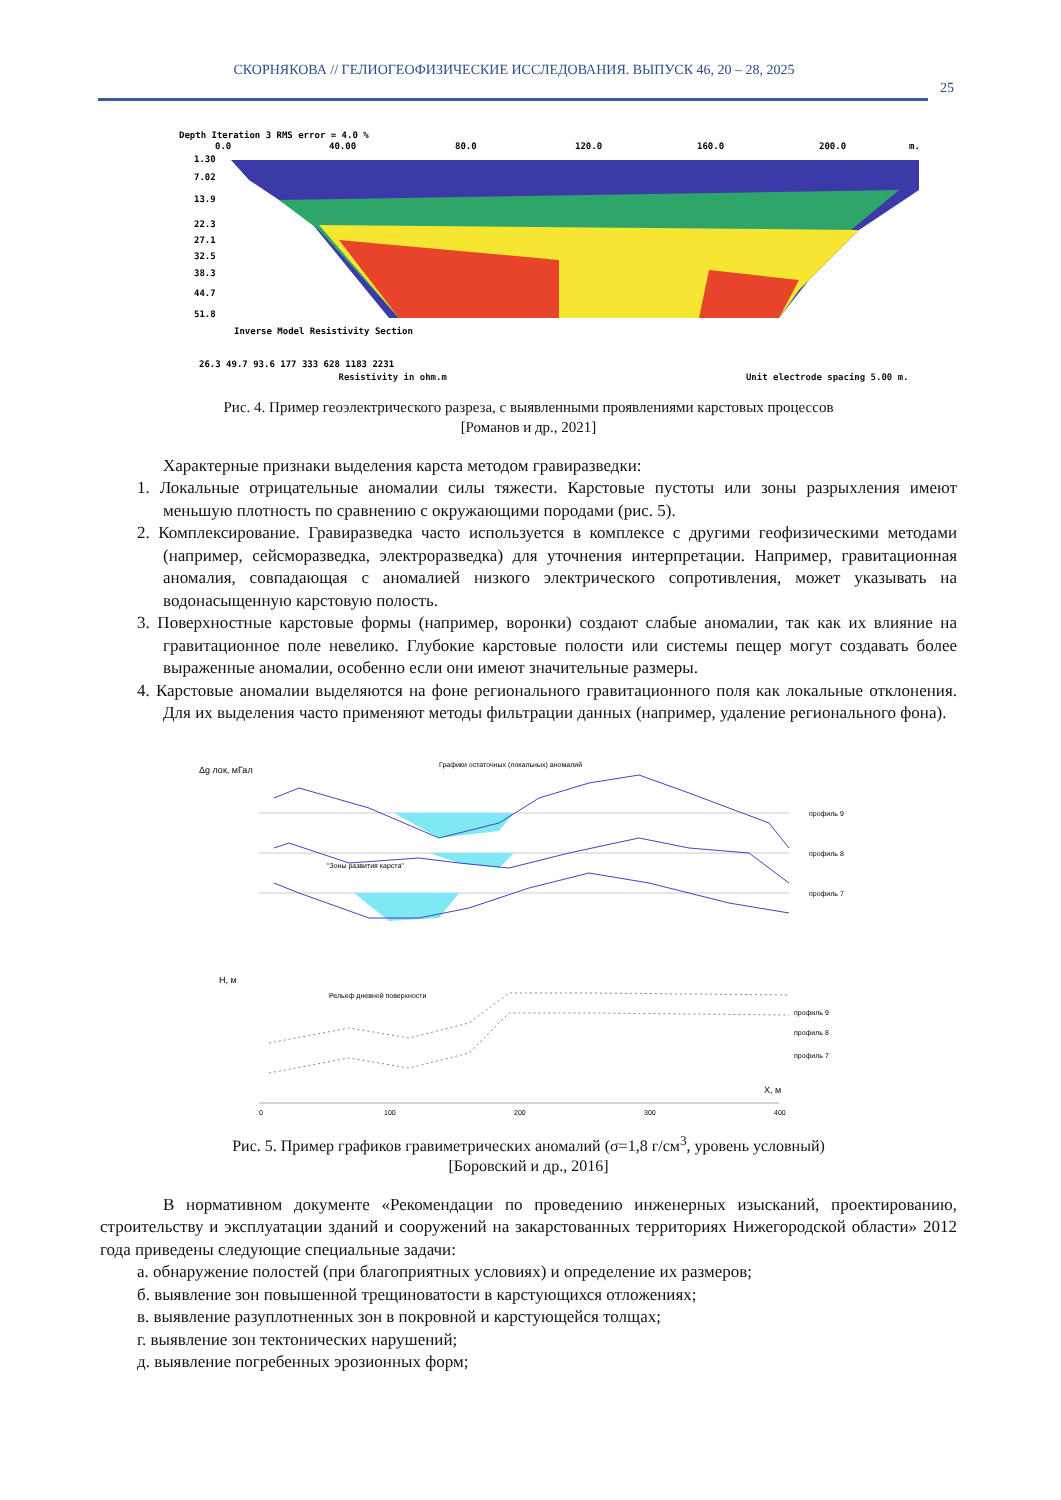СКОРНЯКОВА // ГЕЛИОГЕОФИЗИЧЕСКИЕ ИССЛЕДОВАНИЯ. ВЫПУСК 46, 20 – 28, 2025
25
Depth Iteration 3 RMS error = 4.0 %
0.0
40.00
80.0
120.0
160.0
200.0
m.
1.30
7.02
13.9
22.3
27.1
32.5
38.3
44.7
51.8
Inverse Model Resistivity Section
26.3 49.7 93.6 177 333 628 1183 2231
Resistivity in ohm.m Unit electrode spacing 5.00 m.
Рис. 4. Пример геоэлектрического разреза, с выявленными проявлениями карстовых процессов
[Романов и др., 2021]
Характерные признаки выделения карста методом гравиразведки:
1. Локальные отрицательные аномалии силы тяжести. Карстовые пустоты или зоны разрыхления имеют меньшую плотность по сравнению с окружающими породами (рис. 5).
2. Комплексирование. Гравиразведка часто используется в комплексе с другими геофизическими методами (например, сейсморазведка, электроразведка) для уточнения интерпретации. Например, гравитационная аномалия, совпадающая с аномалией низкого электрического сопротивления, может указывать на водонасыщенную карстовую полость.
3. Поверхностные карстовые формы (например, воронки) создают слабые аномалии, так как их влияние на гравитационное поле невелико. Глубокие карстовые полости или системы пещер могут создавать более выраженные аномалии, особенно если они имеют значительные размеры.
4. Карстовые аномалии выделяются на фоне регионального гравитационного поля как локальные отклонения. Для их выделения часто применяют методы фильтрации данных (например, удаление регионального фона).
Δg лок, мГал
Графики остаточных (локальных) аномалий
профиль 9
профиль 8
профиль 7
"Зоны развития карста"
H, м
Рельеф дневной поверхности
профиль 9
профиль 8
профиль 7
0
100
200
300
400
X, м
Рис. 5. Пример графиков гравиметрических аномалий (σ=1,8 г/см<sup>3</sup>, уровень условный)
[Боровский и др., 2016]
В нормативном документе «Рекомендации по проведению инженерных изысканий, проектированию, строительству и эксплуатации зданий и сооружений на закарстованных территориях Нижегородской области» 2012 года приведены следующие специальные задачи:
а. обнаружение полостей (при благоприятных условиях) и определение их размеров;
б. выявление зон повышенной трещиноватости в карстующихся отложениях;
в. выявление разуплотненных зон в покровной и карстующейся толщах;
г. выявление зон тектонических нарушений;
д. выявление погребенных эрозионных форм;